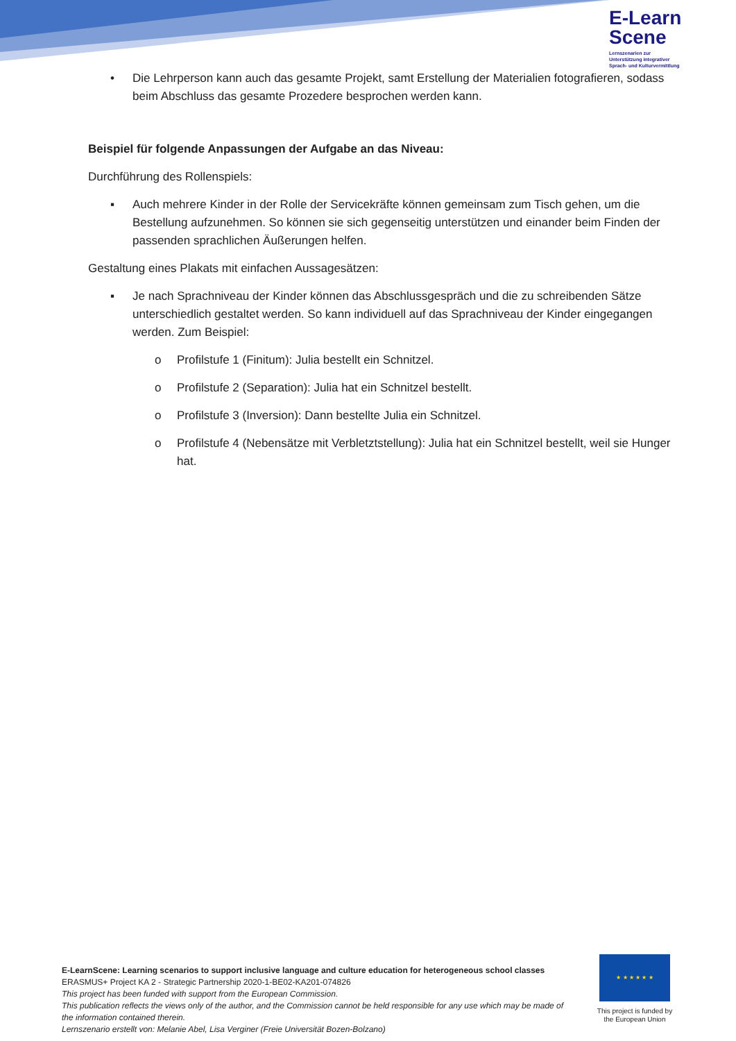E-Learn
Scene
Lernszenarien zur
Unterstützung integrativer
Sprach- und Kulturvermittlung
• Die Lehrperson kann auch das gesamte Projekt, samt Erstellung der Materialien fotografieren, sodass beim Abschluss das gesamte Prozedere besprochen werden kann.
Beispiel für folgende Anpassungen der Aufgabe an das Niveau:
Durchführung des Rollenspiels:
▪ Auch mehrere Kinder in der Rolle der Servicekräfte können gemeinsam zum Tisch gehen, um die Bestellung aufzunehmen. So können sie sich gegenseitig unterstützen und einander beim Finden der passenden sprachlichen Äußerungen helfen.
Gestaltung eines Plakats mit einfachen Aussagesätzen:
▪ Je nach Sprachniveau der Kinder können das Abschlussgespräch und die zu schreibenden Sätze unterschiedlich gestaltet werden. So kann individuell auf das Sprachniveau der Kinder eingegangen werden. Zum Beispiel:
o Profilstufe 1 (Finitum): Julia bestellt ein Schnitzel.
o Profilstufe 2 (Separation): Julia hat ein Schnitzel bestellt.
o Profilstufe 3 (Inversion): Dann bestellte Julia ein Schnitzel.
o Profilstufe 4 (Nebensätze mit Verbletztstellung): Julia hat ein Schnitzel bestellt, weil sie Hunger hat.
E-LearnScene: Learning scenarios to support inclusive language and culture education for heterogeneous school classes
ERASMUS+ Project KA 2 - Strategic Partnership 2020-1-BE02-KA201-074826
This project has been funded with support from the European Commission.
This publication reflects the views only of the author, and the Commission cannot be held responsible for any use which may be made of the information contained therein.
Lernszenario erstellt von: Melanie Abel, Lisa Verginer (Freie Universität Bozen-Bolzano)
★ ★ ★ ★ ★ ★
This project is funded by the European Union